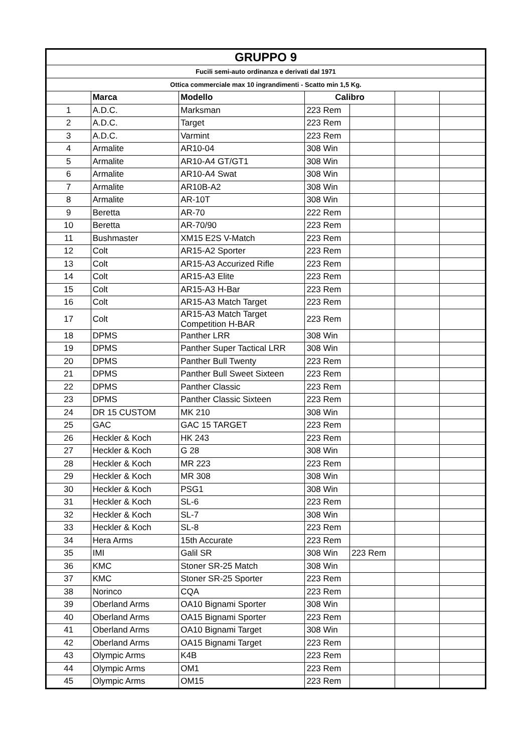| GRUPPO 9 | | | | | | |
| --- | --- | --- | --- | --- | --- | --- |
| Fucili semi-auto ordinanza e derivati dal 1971 | | | | | | |
| Ottica commerciale max 10 ingrandimenti - Scatto min 1,5 Kg. | | | | | | |
| | Marca | Modello | Calibro | | | |
| 1 | A.D.C. | Marksman | 223 Rem | | | |
| 2 | A.D.C. | Target | 223 Rem | | | |
| 3 | A.D.C. | Varmint | 223 Rem | | | |
| 4 | Armalite | AR10-04 | 308 Win | | | |
| 5 | Armalite | AR10-A4 GT/GT1 | 308 Win | | | |
| 6 | Armalite | AR10-A4 Swat | 308 Win | | | |
| 7 | Armalite | AR10B-A2 | 308 Win | | | |
| 8 | Armalite | AR-10T | 308 Win | | | |
| 9 | Beretta | AR-70 | 222 Rem | | | |
| 10 | Beretta | AR-70/90 | 223 Rem | | | |
| 11 | Bushmaster | XM15 E2S V-Match | 223 Rem | | | |
| 12 | Colt | AR15-A2 Sporter | 223 Rem | | | |
| 13 | Colt | AR15-A3 Accurized Rifle | 223 Rem | | | |
| 14 | Colt | AR15-A3 Elite | 223 Rem | | | |
| 15 | Colt | AR15-A3 H-Bar | 223 Rem | | | |
| 16 | Colt | AR15-A3 Match Target | 223 Rem | | | |
| 17 | Colt | AR15-A3 Match Target Competition H-BAR | 223 Rem | | | |
| 18 | DPMS | Panther LRR | 308 Win | | | |
| 19 | DPMS | Panther Super Tactical LRR | 308 Win | | | |
| 20 | DPMS | Panther Bull Twenty | 223 Rem | | | |
| 21 | DPMS | Panther Bull Sweet Sixteen | 223 Rem | | | |
| 22 | DPMS | Panther Classic | 223 Rem | | | |
| 23 | DPMS | Panther Classic Sixteen | 223 Rem | | | |
| 24 | DR 15 CUSTOM | MK 210 | 308 Win | | | |
| 25 | GAC | GAC 15 TARGET | 223 Rem | | | |
| 26 | Heckler & Koch | HK 243 | 223 Rem | | | |
| 27 | Heckler & Koch | G 28 | 308 Win | | | |
| 28 | Heckler & Koch | MR 223 | 223 Rem | | | |
| 29 | Heckler & Koch | MR 308 | 308 Win | | | |
| 30 | Heckler & Koch | PSG1 | 308 Win | | | |
| 31 | Heckler & Koch | SL-6 | 223 Rem | | | |
| 32 | Heckler & Koch | SL-7 | 308 Win | | | |
| 33 | Heckler & Koch | SL-8 | 223 Rem | | | |
| 34 | Hera Arms | 15th Accurate | 223 Rem | | | |
| 35 | IMI | Galil SR | 308 Win | 223 Rem | | |
| 36 | KMC | Stoner SR-25 Match | 308 Win | | | |
| 37 | KMC | Stoner SR-25 Sporter | 223 Rem | | | |
| 38 | Norinco | CQA | 223 Rem | | | |
| 39 | Oberland Arms | OA10 Bignami Sporter | 308 Win | | | |
| 40 | Oberland Arms | OA15 Bignami Sporter | 223 Rem | | | |
| 41 | Oberland Arms | OA10 Bignami Target | 308 Win | | | |
| 42 | Oberland Arms | OA15 Bignami Target | 223 Rem | | | |
| 43 | Olympic Arms | K4B | 223 Rem | | | |
| 44 | Olympic Arms | OM1 | 223 Rem | | | |
| 45 | Olympic Arms | OM15 | 223 Rem | | | |